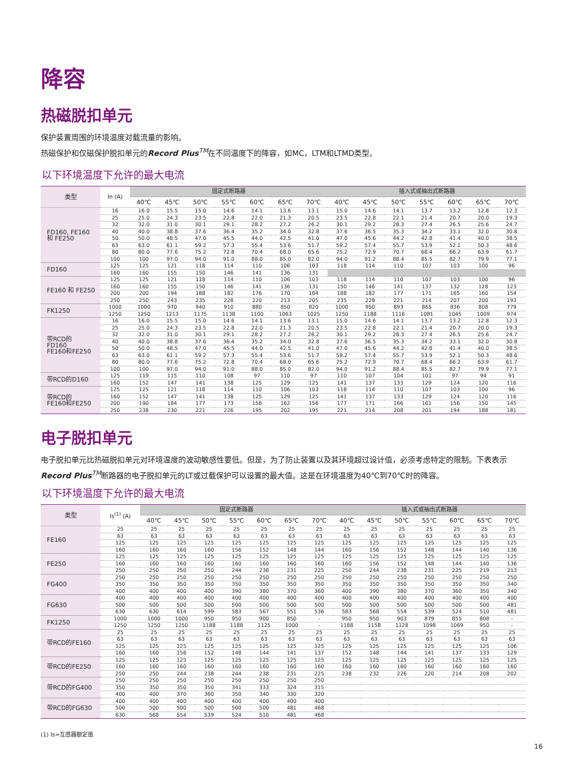降容
热磁脱扣单元
保护装置周围的环境温度对载流量的影响。
热磁保护和仅磁保护脱扣单元的Record Plus<sup>TM</sup>在不同温度下的降容，如MC，LTM和LTMD类型。
以下环境温度下允许的最大电流
| 类型 | In (A) | 固定式断路器 | | | | | | | 插入式或抽出式断路器 | | | | | | |
| --- | --- | --- | --- | --- | --- | --- | --- | --- | --- | --- | --- | --- | --- | --- | --- |
| | | 40℃ | 45℃ | 50℃ | 55℃ | 60℃ | 65℃ | 70℃ | 40℃ | 45℃ | 50℃ | 55℃ | 60℃ | 65℃ | 70℃ |
| FD160, FE160 和 FE250 | 16 | 16.0 | 15.5 | 15.0 | 14.6 | 14.1 | 13.6 | 13.1 | 15.0 | 14.6 | 14.1 | 13.7 | 13.2 | 12.8 | 12.3 |
| | 25 | 25.0 | 24.3 | 23.5 | 22.8 | 22.0 | 21.3 | 20.5 | 23.5 | 22.8 | 22.1 | 21.4 | 20.7 | 20.0 | 19.3 |
| | 32 | 32.0 | 31.0 | 30.1 | 29.1 | 28.2 | 27.2 | 26.2 | 30.1 | 29.2 | 28.3 | 27.4 | 26.5 | 25.6 | 24.7 |
| | 40 | 40.0 | 38.8 | 37.6 | 36.4 | 35.2 | 34.0 | 32.8 | 37.6 | 36.5 | 35.3 | 34.2 | 33.1 | 32.0 | 30.8 |
| | 50 | 50.0 | 48.5 | 47.0 | 45.5 | 44.0 | 42.5 | 41.0 | 47.0 | 45.6 | 44.2 | 42.8 | 41.4 | 40.0 | 38.5 |
| | 63 | 63.0 | 61.1 | 59.2 | 57.3 | 55.4 | 53.6 | 51.7 | 59.2 | 57.4 | 55.7 | 53.9 | 52.1 | 50.3 | 48.6 |
| | 80 | 80.0 | 77.6 | 75.2 | 72.8 | 70.4 | 68.0 | 65.6 | 75.2 | 72.9 | 70.7 | 68.4 | 66.2 | 63.9 | 61.7 |
| | 100 | 100 | 97.0 | 94.0 | 91.0 | 88.0 | 85.0 | 82.0 | 94.0 | 91.2 | 88.4 | 85.5 | 82.7 | 79.9 | 77.1 |
| FD160 | 125 | 125 | 121 | 118 | 114 | 110 | 106 | 103 | 118 | 114 | 110 | 107 | 103 | 100 | 96 |
| | 160 | 160 | 155 | 150 | 146 | 141 | 136 | 131 | | | | | | | |
| FE160 和 FE250 | 125 | 125 | 121 | 118 | 114 | 110 | 106 | 103 | 118 | 114 | 110 | 107 | 103 | 100 | 96 |
| | 160 | 160 | 155 | 150 | 146 | 141 | 136 | 131 | 150 | 146 | 141 | 137 | 132 | 128 | 123 |
| | 200 | 200 | 194 | 188 | 182 | 176 | 170 | 164 | 188 | 182 | 177 | 171 | 165 | 160 | 154 |
| | 250 | 250 | 243 | 235 | 228 | 220 | 213 | 205 | 235 | 228 | 221 | 214 | 207 | 200 | 193 |
| FK1250 | 1000 | 1000 | 970 | 940 | 910 | 880 | 850 | 820 | 1000 | 950 | 893 | 865 | 836 | 808 | 779 |
| | 1250 | 1250 | 1213 | 1175 | 1138 | 1100 | 1063 | 1025 | 1250 | 1188 | 1116 | 1081 | 1045 | 1009 | 974 |
| 带RCD的 FD160 FE160和FE250 | 16 | 16.0 | 15.5 | 15.0 | 14.6 | 14.1 | 13.6 | 13.1 | 15.0 | 14.6 | 14.1 | 13.7 | 13.2 | 12.8 | 12.3 |
| | 25 | 25.0 | 24.3 | 23.5 | 22.8 | 22.0 | 21.3 | 20.5 | 23.5 | 22.8 | 22.1 | 21.4 | 20.7 | 20.0 | 19.3 |
| | 32 | 32.0 | 31.0 | 30.1 | 29.1 | 28.2 | 27.2 | 26.2 | 30.1 | 29.2 | 28.3 | 27.4 | 26.5 | 25.6 | 24.7 |
| | 40 | 40.0 | 38.8 | 37.6 | 36.4 | 35.2 | 34.0 | 32.8 | 37.6 | 36.5 | 35.3 | 34.2 | 33.1 | 32.0 | 30.8 |
| | 50 | 50.0 | 48.5 | 47.0 | 45.5 | 44.0 | 42.5 | 41.0 | 47.0 | 45.6 | 44.2 | 42.8 | 41.4 | 40.0 | 38.5 |
| | 63 | 63.0 | 61.1 | 59.2 | 57.3 | 55.4 | 53.6 | 51.7 | 59.2 | 57.4 | 55.7 | 53.9 | 52.1 | 50.3 | 48.6 |
| | 80 | 80.0 | 77.6 | 75.2 | 72.8 | 70.4 | 68.0 | 65.6 | 75.2 | 72.9 | 70.7 | 68.4 | 66.2 | 63.9 | 61.7 |
| | 100 | 100 | 97.0 | 94.0 | 91.0 | 88.0 | 85.0 | 82.0 | 94.0 | 91.2 | 88.4 | 85.5 | 82.7 | 79.9 | 77.1 |
| 带RCD的D160 | 125 | 119 | 115 | 110 | 108 | 97 | 110 | 97 | 110 | 107 | 104 | 101 | 97 | 94 | 91 |
| | 160 | 152 | 147 | 141 | 138 | 125 | 129 | 125 | 141 | 137 | 133 | 129 | 124 | 120 | 116 |
| 带RCD的 FE160和FE250 | 125 | 125 | 121 | 118 | 114 | 110 | 106 | 103 | 118 | 114 | 110 | 107 | 103 | 100 | 96 |
| | 160 | 152 | 147 | 141 | 138 | 125 | 129 | 125 | 141 | 137 | 133 | 129 | 124 | 120 | 116 |
| | 200 | 190 | 184 | 177 | 173 | 156 | 162 | 156 | 177 | 171 | 166 | 161 | 156 | 150 | 145 |
| | 250 | 238 | 230 | 221 | 226 | 195 | 202 | 195 | 221 | 214 | 208 | 201 | 194 | 188 | 181 |
电子脱扣单元
电子脱扣单元比热磁脱扣单元对环境温度的波动敏感性要低。但是，为了防止装置以及其环境超过设计值，必须考虑特定的限制。下表表示Record Plus<sup>TM</sup>断路器的电子脱扣单元的LT或过载保护可以设置的最大值。这是在环境温度为40℃到70℃时的降容。
以下环境温度下允许的最大电流
| 类型 | Is<sup>(1)</sup> (A) | 固定式断路器 | | | | | | | 插入式或抽出式断路器 | | | | | | |
| --- | --- | --- | --- | --- | --- | --- | --- | --- | --- | --- | --- | --- | --- | --- | --- |
| | | 40℃ | 45℃ | 50℃ | 55℃ | 60℃ | 65℃ | 70℃ | 40℃ | 45℃ | 50℃ | 55℃ | 60℃ | 65℃ | 70℃ |
| FE160 | 25 | 25 | 25 | 25 | 25 | 25 | 25 | 25 | 25 | 25 | 25 | 25 | 25 | 25 | 25 |
| | 63 | 63 | 63 | 63 | 63 | 63 | 63 | 63 | 63 | 63 | 63 | 63 | 63 | 63 | 63 |
| | 125 | 125 | 125 | 125 | 125 | 125 | 125 | 125 | 125 | 125 | 125 | 125 | 125 | 125 | 125 |
| | 160 | 160 | 160 | 160 | 156 | 152 | 148 | 144 | 160 | 156 | 152 | 148 | 144 | 140 | 136 |
| FE250 | 125 | 125 | 125 | 125 | 125 | 125 | 125 | 125 | 125 | 125 | 125 | 125 | 125 | 125 | 125 |
| | 160 | 160 | 160 | 160 | 160 | 160 | 160 | 160 | 160 | 156 | 152 | 148 | 144 | 140 | 136 |
| | 250 | 250 | 250 | 250 | 244 | 238 | 231 | 225 | 250 | 244 | 238 | 231 | 225 | 219 | 213 |
| FG400 | 250 | 250 | 250 | 250 | 250 | 250 | 250 | 250 | 250 | 250 | 250 | 250 | 250 | 250 | 250 |
| | 350 | 350 | 350 | 350 | 350 | 350 | 350 | 350 | 350 | 350 | 350 | 350 | 350 | 350 | 340 |
| | 400 | 400 | 400 | 400 | 390 | 380 | 370 | 360 | 400 | 390 | 380 | 370 | 360 | 350 | 340 |
| FG630 | 400 | 400 | 400 | 400 | 400 | 400 | 400 | 400 | 400 | 400 | 400 | 400 | 400 | 400 | 400 |
| | 500 | 500 | 500 | 500 | 500 | 500 | 500 | 500 | 500 | 500 | 500 | 500 | 500 | 500 | 481 |
| | 630 | 630 | 614 | 599 | 583 | 567 | 551 | 536 | 583 | 568 | 554 | 539 | 524 | 510 | 481 |
| FK1250 | 1000 | 1000 | 1000 | 950 | 950 | 900 | 850 | - | 950 | 950 | 903 | 879 | 855 | 808 | - |
| | 1250 | 1250 | 1250 | 1188 | 1188 | 1125 | 1000 | - | 1188 | 1158 | 1128 | 1098 | 1069 | 950 | - |
| 带RCD的FE160 | 25 | 25 | 25 | 25 | 25 | 25 | 25 | 25 | 25 | 25 | 25 | 25 | 25 | 25 | 25 |
| | 63 | 63 | 63 | 63 | 63 | 63 | 63 | 63 | 63 | 63 | 63 | 63 | 63 | 63 | 63 |
| | 125 | 125 | 125 | 125 | 125 | 125 | 125 | 125 | 125 | 125 | 125 | 125 | 125 | 125 | 106 |
| | 160 | 160 | 156 | 152 | 148 | 144 | 141 | 137 | 152 | 148 | 144 | 141 | 137 | 133 | 129 |
| 带RCD的FE250 | 125 | 125 | 125 | 125 | 125 | 125 | 125 | 125 | 125 | 125 | 125 | 125 | 125 | 125 | 125 |
| | 160 | 160 | 160 | 160 | 160 | 160 | 160 | 160 | 160 | 160 | 160 | 160 | 160 | 160 | 160 |
| | 250 | 250 | 244 | 238 | 244 | 238 | 231 | 225 | 238 | 232 | 226 | 220 | 214 | 208 | 202 |
| 带RCD的FG400 | 250 | 250 | 250 | 250 | 250 | 250 | 250 | 250 | | | | | | | |
| | 350 | 350 | 350 | 350 | 341 | 333 | 324 | 315 | | | | | | | |
| | 400 | 400 | 370 | 360 | 350 | 340 | 330 | 320 | | | | | | | |
| 带RCD的FG630 | 400 | 400 | 400 | 400 | 400 | 400 | 400 | 400 | | | | | | | |
| | 500 | 500 | 500 | 500 | 500 | 500 | 481 | 468 | | | | | | | |
| | 630 | 568 | 554 | 539 | 524 | 510 | 481 | 468 | | | | | | | |
(1) Is=互感器额定值
16